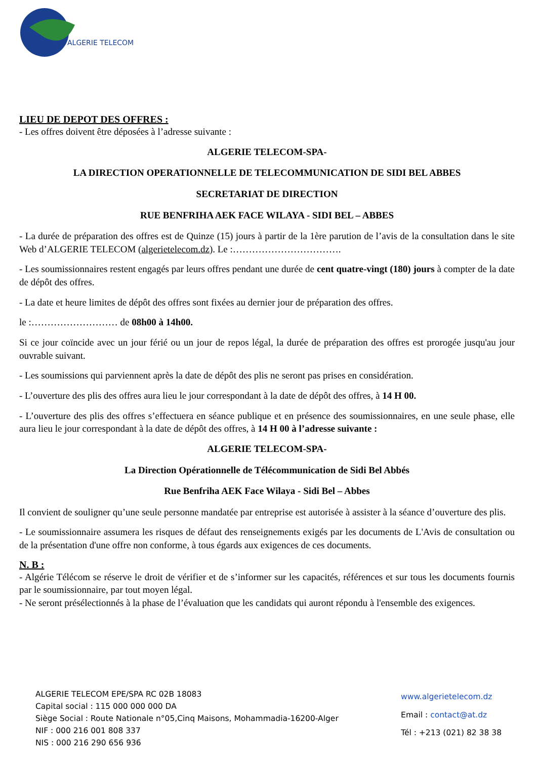ALGERIE TELECOM
LIEU DE DEPOT DES OFFRES :
- Les offres doivent être déposées à l’adresse suivante :
ALGERIE TELECOM-SPA-
LA DIRECTION OPERATIONNELLE DE TELECOMMUNICATION DE SIDI BEL ABBES
SECRETARIAT DE DIRECTION
RUE BENFRIHA AEK FACE WILAYA - SIDI BEL – ABBES
- La durée de préparation des offres est de Quinze (15) jours à partir de la 1ère parution de l’avis de la consultation dans le site Web d’ALGERIE TELECOM (algerietelecom.dz). Le :…………………………….
- Les soumissionnaires restent engagés par leurs offres pendant une durée de cent quatre-vingt (180) jours à compter de la date de dépôt des offres.
- La date et heure limites de dépôt des offres sont fixées au dernier jour de préparation des offres.
le :……………………… de 08h00 à 14h00.
Si ce jour coïncide avec un jour férié ou un jour de repos légal, la durée de préparation des offres est prorogée jusqu'au jour ouvrable suivant.
- Les soumissions qui parviennent après la date de dépôt des plis ne seront pas prises en considération.
- L’ouverture des plis des offres aura lieu le jour correspondant à la date de dépôt des offres, à 14 H 00.
- L’ouverture des plis des offres s’effectuera en séance publique et en présence des soumissionnaires, en une seule phase, elle aura lieu le jour correspondant à la date de dépôt des offres, à 14 H 00 à l’adresse suivante :
ALGERIE TELECOM-SPA-
La Direction Opérationnelle de Télécommunication de Sidi Bel Abbés
Rue Benfriha AEK Face Wilaya - Sidi Bel – Abbes
Il convient de souligner qu’une seule personne mandatée par entreprise est autorisée à assister à la séance d’ouverture des plis.
- Le soumissionnaire assumera les risques de défaut des renseignements exigés par les documents de L'Avis de consultation ou de la présentation d'une offre non conforme, à tous égards aux exigences de ces documents.
N. B :
- Algérie Télécom se réserve le droit de vérifier et de s’informer sur les capacités, références et sur tous les documents fournis par le soumissionnaire, par tout moyen légal.
- Ne seront présélectionnés à la phase de l’évaluation que les candidats qui auront répondu à l'ensemble des exigences.
ALGERIE TELECOM EPE/SPA RC 02B 18083
Capital social : 115 000 000 000 DA
Siège Social : Route Nationale n°05,Cinq Maisons, Mohammadia-16200-Alger
NIF : 000 216 001 808 337
NIS : 000 216 290 656 936
www.algerietelecom.dz
Email : contact@at.dz
Tél : +213 (021) 82 38 38